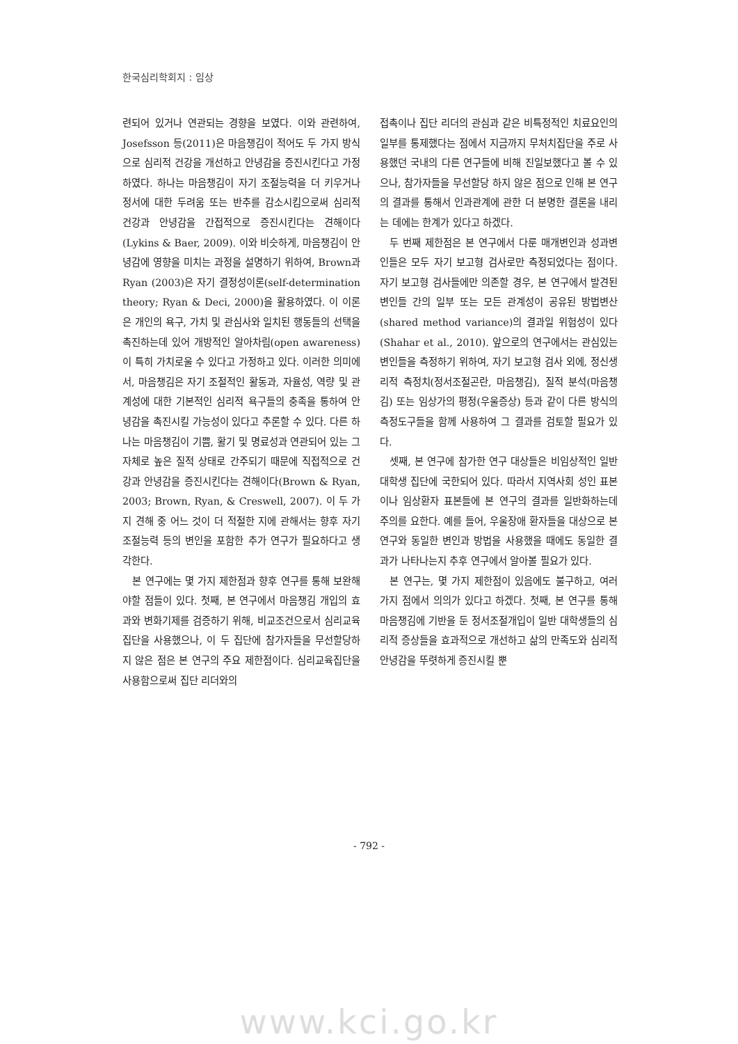한국심리학회지 : 임상
련되어 있거나 연관되는 경향을 보였다. 이와 관련하여, Josefsson 등(2011)은 마음챙김이 적어도 두 가지 방식으로 심리적 건강을 개선하고 안녕감을 증진시킨다고 가정하였다. 하나는 마음챙김이 자기 조절능력을 더 키우거나 정서에 대한 두려움 또는 반추를 감소시킴으로써 심리적 건강과 안녕감을 간접적으로 증진시킨다는 견해이다(Lykins & Baer, 2009). 이와 비슷하게, 마음챙김이 안녕감에 영향을 미치는 과정을 설명하기 위하여, Brown과 Ryan (2003)은 자기 결정성이론(self-determination theory; Ryan & Deci, 2000)을 활용하였다. 이 이론은 개인의 욕구, 가치 및 관심사와 일치된 행동들의 선택을 촉진하는데 있어 개방적인 알아차림(open awareness)이 특히 가치로울 수 있다고 가정하고 있다. 이러한 의미에서, 마음챙김은 자기 조절적인 활동과, 자율성, 역량 및 관계성에 대한 기본적인 심리적 욕구들의 충족을 통하여 안녕감을 촉진시킬 가능성이 있다고 추론할 수 있다. 다른 하나는 마음챙김이 기쁨, 활기 및 명료성과 연관되어 있는 그 자체로 높은 질적 상태로 간주되기 때문에 직접적으로 건강과 안녕감을 증진시킨다는 견해이다(Brown & Ryan, 2003; Brown, Ryan, & Creswell, 2007). 이 두 가지 견해 중 어느 것이 더 적절한 지에 관해서는 향후 자기 조절능력 등의 변인을 포함한 추가 연구가 필요하다고 생각한다.
본 연구에는 몇 가지 제한점과 향후 연구를 통해 보완해야할 점들이 있다. 첫째, 본 연구에서 마음챙김 개입의 효과와 변화기제를 검증하기 위해, 비교조건으로서 심리교육집단을 사용했으나, 이 두 집단에 참가자들을 무선할당하지 않은 점은 본 연구의 주요 제한점이다. 심리교육집단을 사용함으로써 집단 리더와의
접촉이나 집단 리더의 관심과 같은 비특정적인 치료요인의 일부를 통제했다는 점에서 지금까지 무처치집단을 주로 사용했던 국내의 다른 연구들에 비해 진일보했다고 볼 수 있으나, 참가자들을 무선할당 하지 않은 점으로 인해 본 연구의 결과를 통해서 인과관계에 관한 더 분명한 결론을 내리는 데에는 한계가 있다고 하겠다.
두 번째 제한점은 본 연구에서 다룬 매개변인과 성과변인들은 모두 자기 보고형 검사로만 측정되었다는 점이다. 자기 보고형 검사들에만 의존할 경우, 본 연구에서 발견된 변인들 간의 일부 또는 모든 관계성이 공유된 방법변산(shared method variance)의 결과일 위험성이 있다(Shahar et al., 2010). 앞으로의 연구에서는 관심있는 변인들을 측정하기 위하여, 자기 보고형 검사 외에, 정신생리적 측정치(정서조절곤란, 마음챙김), 질적 분석(마음챙김) 또는 임상가의 평정(우울증상) 등과 같이 다른 방식의 측정도구들을 함께 사용하여 그 결과를 검토할 필요가 있다.
셋째, 본 연구에 참가한 연구 대상들은 비임상적인 일반 대학생 집단에 국한되어 있다. 따라서 지역사회 성인 표본이나 임상환자 표본들에 본 연구의 결과를 일반화하는데 주의를 요한다. 예를 들어, 우울장애 환자들을 대상으로 본 연구와 동일한 변인과 방법을 사용했을 때에도 동일한 결과가 나타나는지 추후 연구에서 알아볼 필요가 있다.
본 연구는, 몇 가지 제한점이 있음에도 불구하고, 여러 가지 점에서 의의가 있다고 하겠다. 첫째, 본 연구를 통해 마음챙김에 기반을 둔 정서조절개입이 일반 대학생들의 심리적 증상들을 효과적으로 개선하고 삶의 만족도와 심리적 안녕감을 뚜렷하게 증진시킬 뿐
- 792 -
www.kci.go.kr